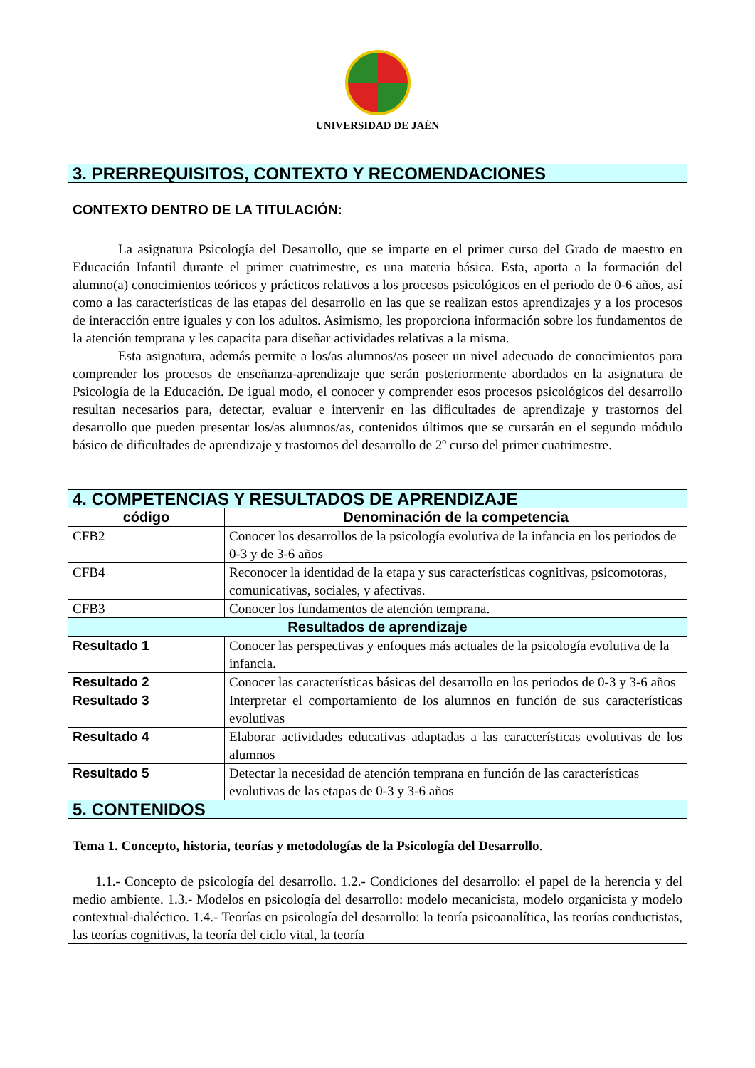UNIVERSIDAD DE JAÉN
| 3. PRERREQUISITOS, CONTEXTO Y RECOMENDACIONES | |
| --- | --- |
| CONTEXTO DENTRO DE LA TITULACIÓN: La asignatura Psicología del Desarrollo, que se imparte en el primer curso del Grado de maestro en Educación Infantil durante el primer cuatrimestre, es una materia básica. Esta, aporta a la formación del alumno(a) conocimientos teóricos y prácticos relativos a los procesos psicológicos en el periodo de 0-6 años, así como a las características de las etapas del desarrollo en las que se realizan estos aprendizajes y a los procesos de interacción entre iguales y con los adultos. Asimismo, les proporciona información sobre los fundamentos de la atención temprana y les capacita para diseñar actividades relativas a la misma. Esta asignatura, además permite a los/as alumnos/as poseer un nivel adecuado de conocimientos para comprender los procesos de enseñanza-aprendizaje que serán posteriormente abordados en la asignatura de Psicología de la Educación. De igual modo, el conocer y comprender esos procesos psicológicos del desarrollo resultan necesarios para, detectar, evaluar e intervenir en las dificultades de aprendizaje y trastornos del desarrollo que pueden presentar los/as alumnos/as, contenidos últimos que se cursarán en el segundo módulo básico de dificultades de aprendizaje y trastornos del desarrollo de 2º curso del primer cuatrimestre. | |
| 4. COMPETENCIAS Y RESULTADOS DE APRENDIZAJE | |
| código | Denominación de la competencia |
| CFB2 | Conocer los desarrollos de la psicología evolutiva de la infancia en los periodos de 0-3 y de 3-6 años |
| CFB4 | Reconocer la identidad de la etapa y sus características cognitivas, psicomotoras, comunicativas, sociales, y afectivas. |
| CFB3 | Conocer los fundamentos de atención temprana. |
| Resultados de aprendizaje | |
| Resultado 1 | Conocer las perspectivas y enfoques más actuales de la psicología evolutiva de la infancia. |
| Resultado 2 | Conocer las características básicas del desarrollo en los periodos de 0-3 y 3-6 años |
| Resultado 3 | Interpretar el comportamiento de los alumnos en función de sus características evolutivas |
| Resultado 4 | Elaborar actividades educativas adaptadas a las características evolutivas de los alumnos |
| Resultado 5 | Detectar la necesidad de atención temprana en función de las características evolutivas de las etapas de 0-3 y 3-6 años |
| 5. CONTENIDOS | |
| Tema 1. Concepto, historia, teorías y metodologías de la Psicología del Desarrollo . 1.1.- Concepto de psicología del desarrollo. 1.2.- Condiciones del desarrollo: el papel de la herencia y del medio ambiente. 1.3.- Modelos en psicología del desarrollo: modelo mecanicista, modelo organicista y modelo contextual-dialéctico. 1.4.- Teorías en psicología del desarrollo: la teoría psicoanalítica, las teorías conductistas, las teorías cognitivas, la teoría del ciclo vital, la teoría | |